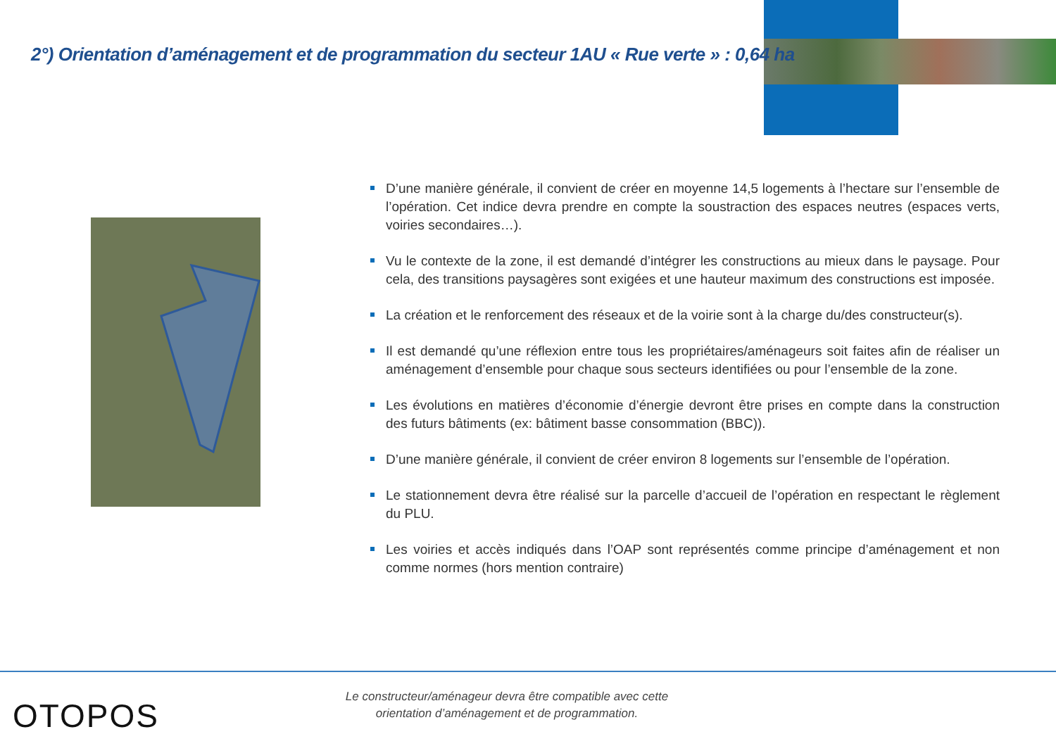2°) Orientation d’aménagement et de programmation du secteur 1AU « Rue verte » : 0,64 ha
D’une manière générale, il convient de créer en moyenne 14,5 logements à l’hectare sur l’ensemble de l’opération. Cet indice devra prendre en compte la soustraction des espaces neutres (espaces verts, voiries secondaires…).
Vu le contexte de la zone, il est demandé d’intégrer les constructions au mieux dans le paysage. Pour cela, des transitions paysagères sont exigées et une hauteur maximum des constructions est imposée.
La création et le renforcement des réseaux et de la voirie sont à la charge du/des constructeur(s).
Il est demandé qu’une réflexion entre tous les propriétaires/aménageurs soit faites afin de réaliser un aménagement d’ensemble pour chaque sous secteurs identifiées ou pour l’ensemble de la zone.
Les évolutions en matières d’économie d’énergie devront être prises en compte dans la construction des futurs bâtiments (ex: bâtiment basse consommation (BBC)).
D’une manière générale, il convient de créer environ 8 logements sur l’ensemble de l’opération.
Le stationnement devra être réalisé sur la parcelle d’accueil de l’opération en respectant le règlement du PLU.
Les voiries et accès indiqués dans l’OAP sont représentés comme principe d’aménagement et non comme normes (hors mention contraire)
OTOPOS
Le constructeur/aménageur devra être compatible avec cette orientation d’aménagement et de programmation.